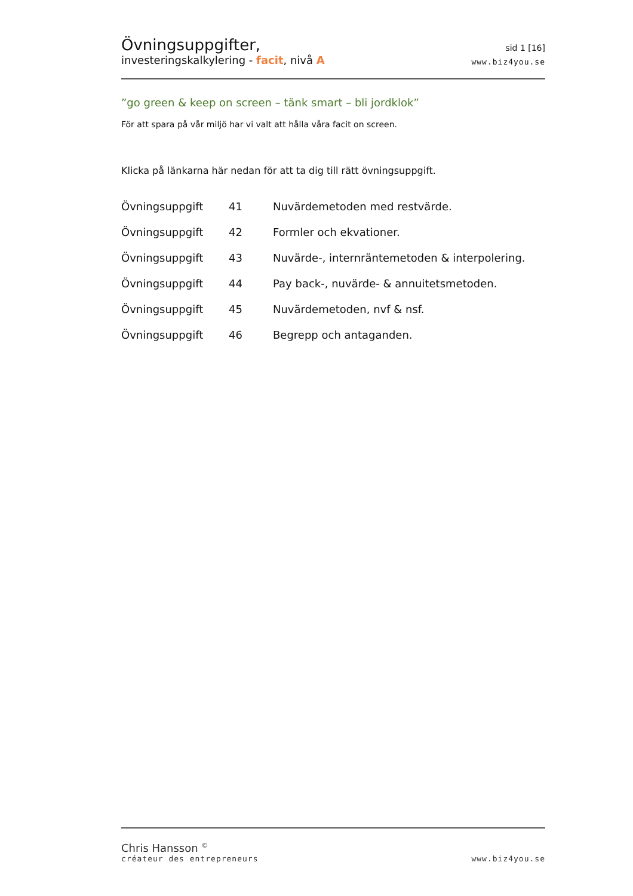Övningsuppgifter,
investeringskalkylering - facit, nivå A
sid 1 [16]
www.biz4you.se
”go green & keep on screen – tänk smart – bli jordklok”
För att spara på vår miljö har vi valt att hålla våra facit on screen.
Klicka på länkarna här nedan för att ta dig till rätt övningsuppgift.
| Övningsuppgift | 41 | Nuvärdemetoden med restvärde. |
| Övningsuppgift | 42 | Formler och ekvationer. |
| Övningsuppgift | 43 | Nuvärde-, internräntemetoden & interpolering. |
| Övningsuppgift | 44 | Pay back-, nuvärde- & annuitetsmetoden. |
| Övningsuppgift | 45 | Nuvärdemetoden, nvf & nsf. |
| Övningsuppgift | 46 | Begrepp och antaganden. |
Chris Hansson <sup>©</sup>
créateur des entrepreneurs
www.biz4you.se